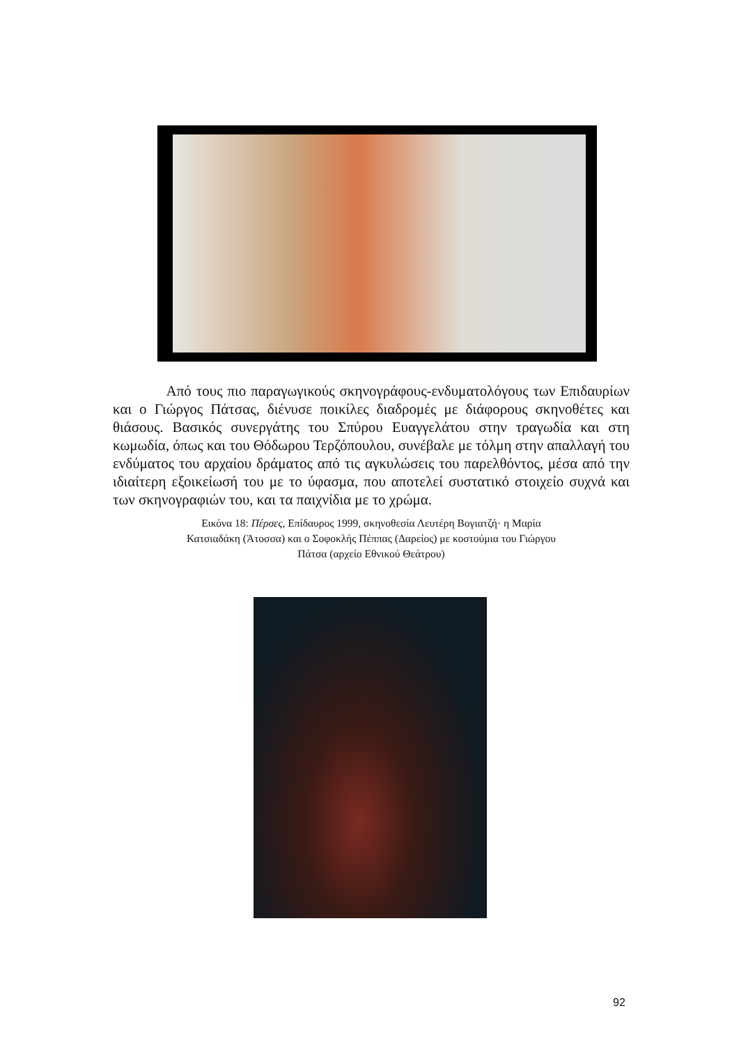Από τους πιο παραγωγικούς σκηνογράφους-ενδυματολόγους των Επιδαυρίων και ο Γιώργος Πάτσας, διένυσε ποικίλες διαδρομές με διάφορους σκηνοθέτες και θιάσους. Βασικός συνεργάτης του Σπύρου Ευαγγελάτου στην τραγωδία και στη κωμωδία, όπως και του Θόδωρου Τερζόπουλου, συνέβαλε με τόλμη στην απαλλαγή του ενδύματος του αρχαίου δράματος από τις αγκυλώσεις του παρελθόντος, μέσα από την ιδιαίτερη εξοικείωσή του με το ύφασμα, που αποτελεί συστατικό στοιχείο συχνά και των σκηνογραφιών του, και τα παιχνίδια με το χρώμα.
Εικόνα 18: Πέρσες, Επίδαυρος 1999, σκηνοθεσία Λευτέρη Βογιατζή· η Μαρία
Κατσιαδάκη (Άτοσσα) και ο Σοφοκλής Πέππας (Δαρείος) με κοστούμια του Γιώργου
Πάτσα (αρχείο Εθνικού Θεάτρου)
92